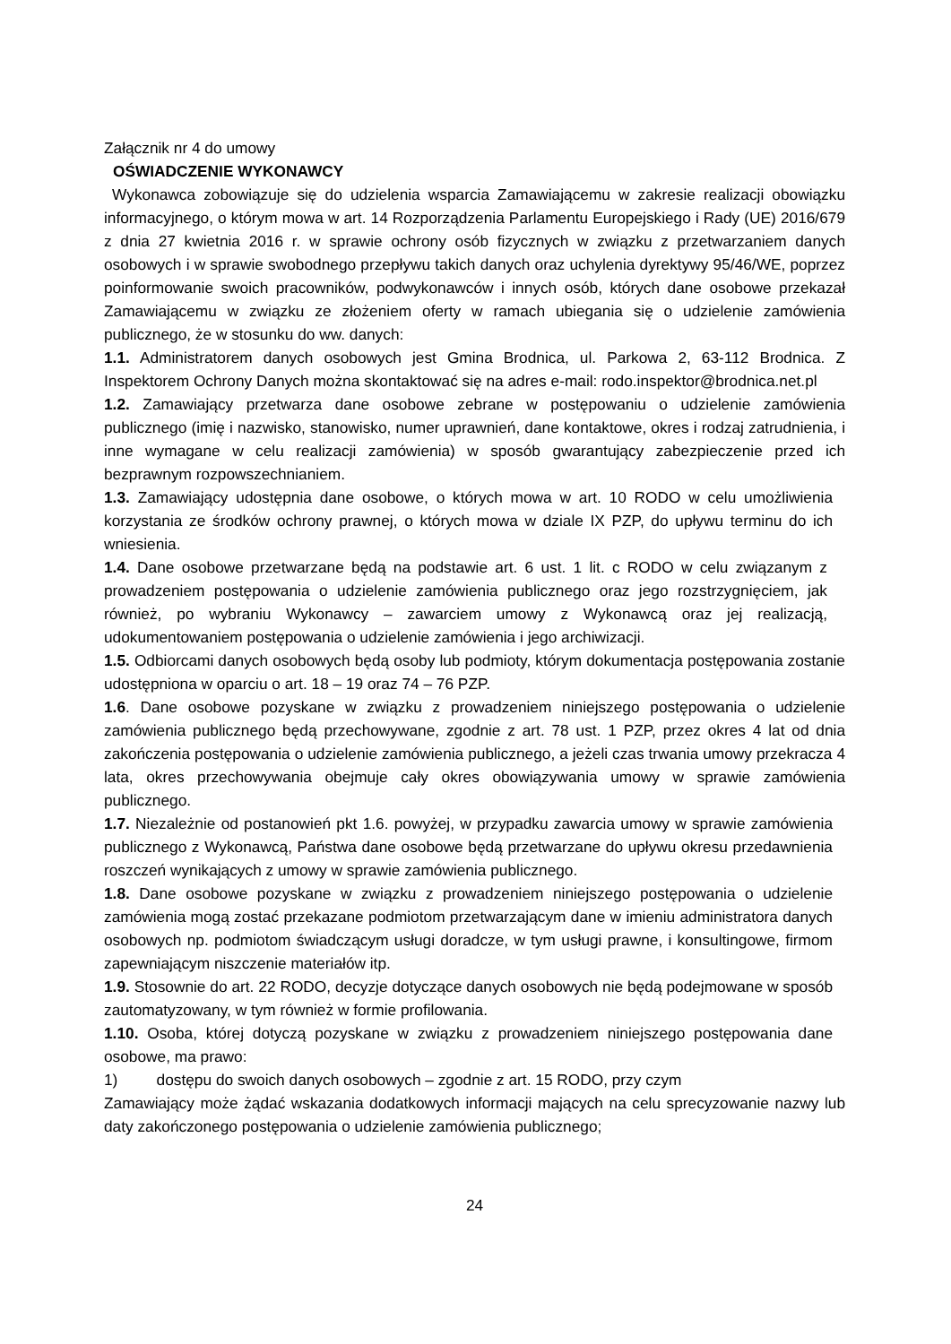Załącznik nr 4 do umowy
OŚWIADCZENIE WYKONAWCY
Wykonawca zobowiązuje się do udzielenia wsparcia Zamawiającemu w zakresie realizacji obowiązku informacyjnego, o którym mowa w art. 14 Rozporządzenia Parlamentu Europejskiego i Rady (UE) 2016/679 z dnia 27 kwietnia 2016 r. w sprawie ochrony osób fizycznych w związku z przetwarzaniem danych osobowych i w sprawie swobodnego przepływu takich danych oraz uchylenia dyrektywy 95/46/WE, poprzez poinformowanie swoich pracowników, podwykonawców i innych osób, których dane osobowe przekazał Zamawiającemu w związku ze złożeniem oferty w ramach ubiegania się o udzielenie zamówienia publicznego, że w stosunku do ww. danych:
1.1. Administratorem danych osobowych jest Gmina Brodnica, ul. Parkowa 2, 63-112 Brodnica. Z Inspektorem Ochrony Danych można skontaktować się na adres e-mail: rodo.inspektor@brodnica.net.pl
1.2. Zamawiający przetwarza dane osobowe zebrane w postępowaniu o udzielenie zamówienia publicznego (imię i nazwisko, stanowisko, numer uprawnień, dane kontaktowe, okres i rodzaj zatrudnienia, i inne wymagane w celu realizacji zamówienia) w sposób gwarantujący zabezpieczenie przed ich bezprawnym rozpowszechnianiem.
1.3. Zamawiający udostępnia dane osobowe, o których mowa w art. 10 RODO w celu umożliwienia korzystania ze środków ochrony prawnej, o których mowa w dziale IX PZP, do upływu terminu do ich wniesienia.
1.4. Dane osobowe przetwarzane będą na podstawie art. 6 ust. 1 lit. c RODO w celu związanym z prowadzeniem postępowania o udzielenie zamówienia publicznego oraz jego rozstrzygnięciem, jak również, po wybraniu Wykonawcy – zawarciem umowy z Wykonawcą oraz jej realizacją, udokumentowaniem postępowania o udzielenie zamówienia i jego archiwizacji.
1.5. Odbiorcami danych osobowych będą osoby lub podmioty, którym dokumentacja postępowania zostanie udostępniona w oparciu o art. 18 – 19 oraz 74 – 76 PZP.
1.6. Dane osobowe pozyskane w związku z prowadzeniem niniejszego postępowania o udzielenie zamówienia publicznego będą przechowywane, zgodnie z art. 78 ust. 1 PZP, przez okres 4 lat od dnia zakończenia postępowania o udzielenie zamówienia publicznego, a jeżeli czas trwania umowy przekracza 4 lata, okres przechowywania obejmuje cały okres obowiązywania umowy w sprawie zamówienia publicznego.
1.7. Niezależnie od postanowień pkt 1.6. powyżej, w przypadku zawarcia umowy w sprawie zamówienia publicznego z Wykonawcą, Państwa dane osobowe będą przetwarzane do upływu okresu przedawnienia roszczeń wynikających z umowy w sprawie zamówienia publicznego.
1.8. Dane osobowe pozyskane w związku z prowadzeniem niniejszego postępowania o udzielenie zamówienia mogą zostać przekazane podmiotom przetwarzającym dane w imieniu administratora danych osobowych np. podmiotom świadczącym usługi doradcze, w tym usługi prawne, i konsultingowe, firmom zapewniającym niszczenie materiałów itp.
1.9. Stosownie do art. 22 RODO, decyzje dotyczące danych osobowych nie będą podejmowane w sposób zautomatyzowany, w tym również w formie profilowania.
1.10. Osoba, której dotyczą pozyskane w związku z prowadzeniem niniejszego postępowania dane osobowe, ma prawo:
1) dostępu do swoich danych osobowych – zgodnie z art. 15 RODO, przy czym
Zamawiający może żądać wskazania dodatkowych informacji mających na celu sprecyzowanie nazwy lub daty zakończonego postępowania o udzielenie zamówienia publicznego;
24